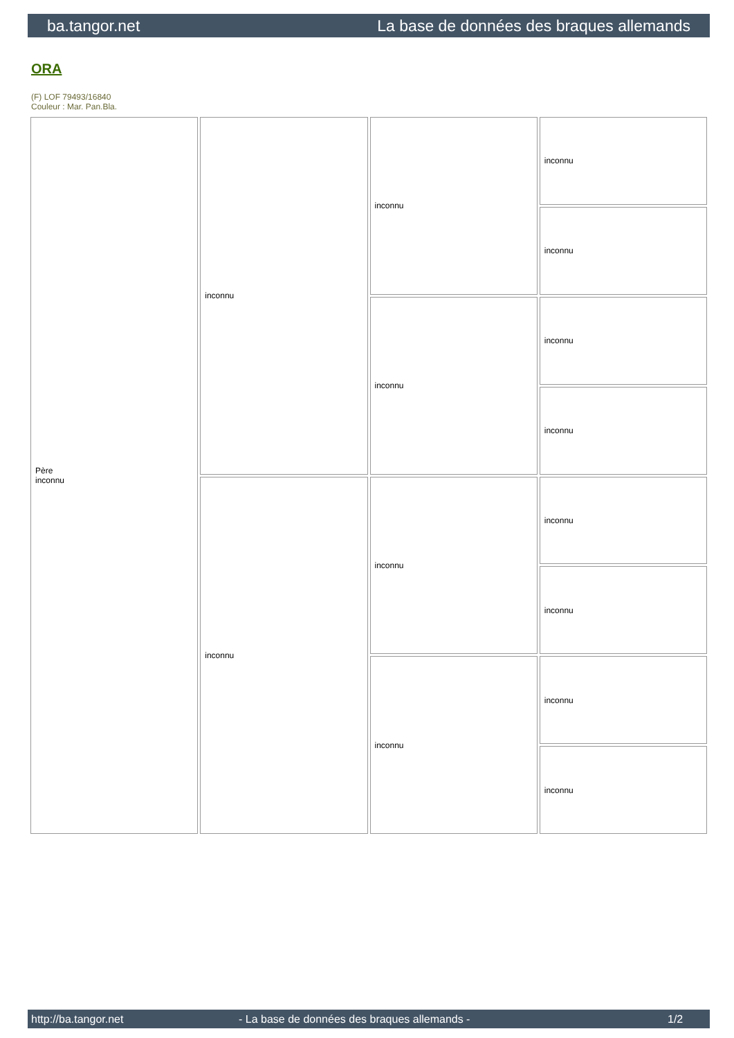ba.tangor.net La base de données des braques allemands
ORA
(F) LOF 79493/16840
Couleur : Mar. Pan.Bla.
| Père inconnu | inconnu | inconnu | inconnu |
| | | | inconnu |
| | | inconnu | inconnu |
| | | | inconnu |
| | inconnu | inconnu | inconnu |
| | | | inconnu |
| | | inconnu | inconnu |
| | | | inconnu |
http://ba.tangor.net - La base de données des braques allemands - 1/2